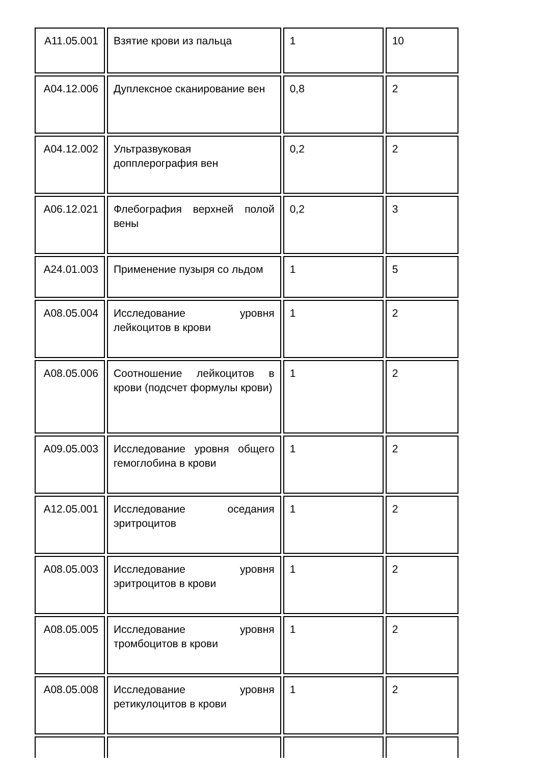| A11.05.001 | Взятие крови из пальца | 1 | 10 |
| A04.12.006 | Дуплексное сканирование вен | 0,8 | 2 |
| A04.12.002 | Ультразвуковая допплерография вен | 0,2 | 2 |
| A06.12.021 | Флебография верхней полой вены | 0,2 | 3 |
| A24.01.003 | Применение пузыря со льдом | 1 | 5 |
| A08.05.004 | Исследование уровня лейкоцитов в крови | 1 | 2 |
| A08.05.006 | Соотношение лейкоцитов в крови (подсчет формулы крови) | 1 | 2 |
| A09.05.003 | Исследование уровня общего гемоглобина в крови | 1 | 2 |
| A12.05.001 | Исследование оседания эритроцитов | 1 | 2 |
| A08.05.003 | Исследование уровня эритроцитов в крови | 1 | 2 |
| A08.05.005 | Исследование уровня тромбоцитов в крови | 1 | 2 |
| A08.05.008 | Исследование уровня ретикулоцитов в крови | 1 | 2 |